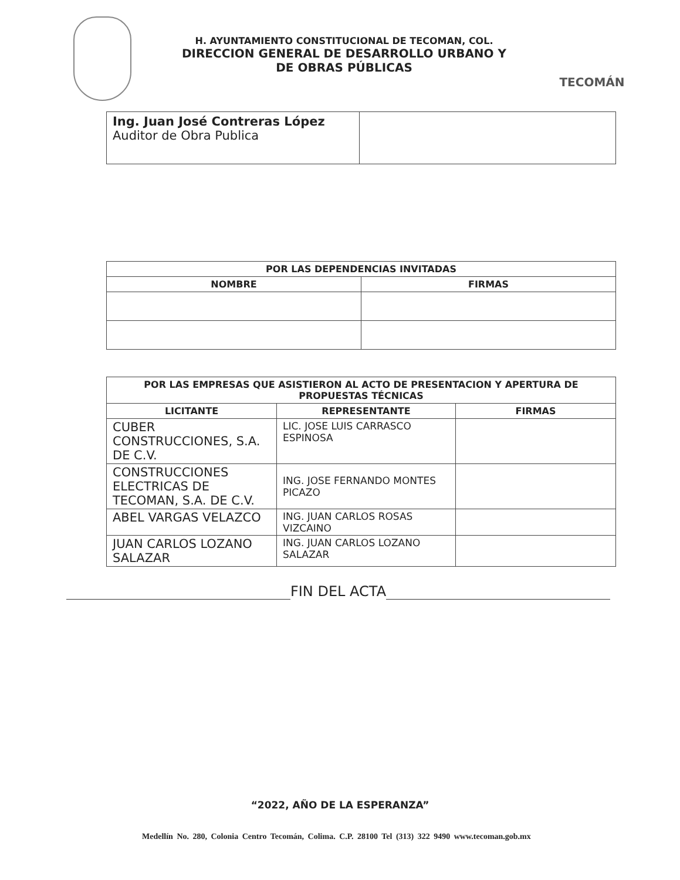H. AYUNTAMIENTO CONSTITUCIONAL DE TECOMAN, COL.
DIRECCION GENERAL DE DESARROLLO URBANO Y
DE OBRAS PÚBLICAS
TECOMÁN
| Ing. Juan José Contreras López Auditor de Obra Publica | |
| POR LAS DEPENDENCIAS INVITADAS | |
| --- | --- |
| NOMBRE | FIRMAS |
| POR LAS EMPRESAS QUE ASISTIERON AL ACTO DE PRESENTACION Y APERTURA DE PROPUESTAS TÉCNICAS | | |
| --- | --- | --- |
| LICITANTE | REPRESENTANTE | FIRMAS |
| CUBER CONSTRUCCIONES, S.A. DE C.V. | LIC. JOSE LUIS CARRASCO ESPINOSA | |
| CONSTRUCCIONES ELECTRICAS DE TECOMAN, S.A. DE C.V. | ING. JOSE FERNANDO MONTES PICAZO | |
| ABEL VARGAS VELAZCO | ING. JUAN CARLOS ROSAS VIZCAINO | |
| JUAN CARLOS LOZANO SALAZAR | ING. JUAN CARLOS LOZANO SALAZAR | |
FIN DEL ACTA
“2022, AÑO DE LA ESPERANZA”
Medellín No. 280, Colonia Centro Tecomán, Colima. C.P. 28100 Tel (313) 322 9490 www.tecoman.gob.mx